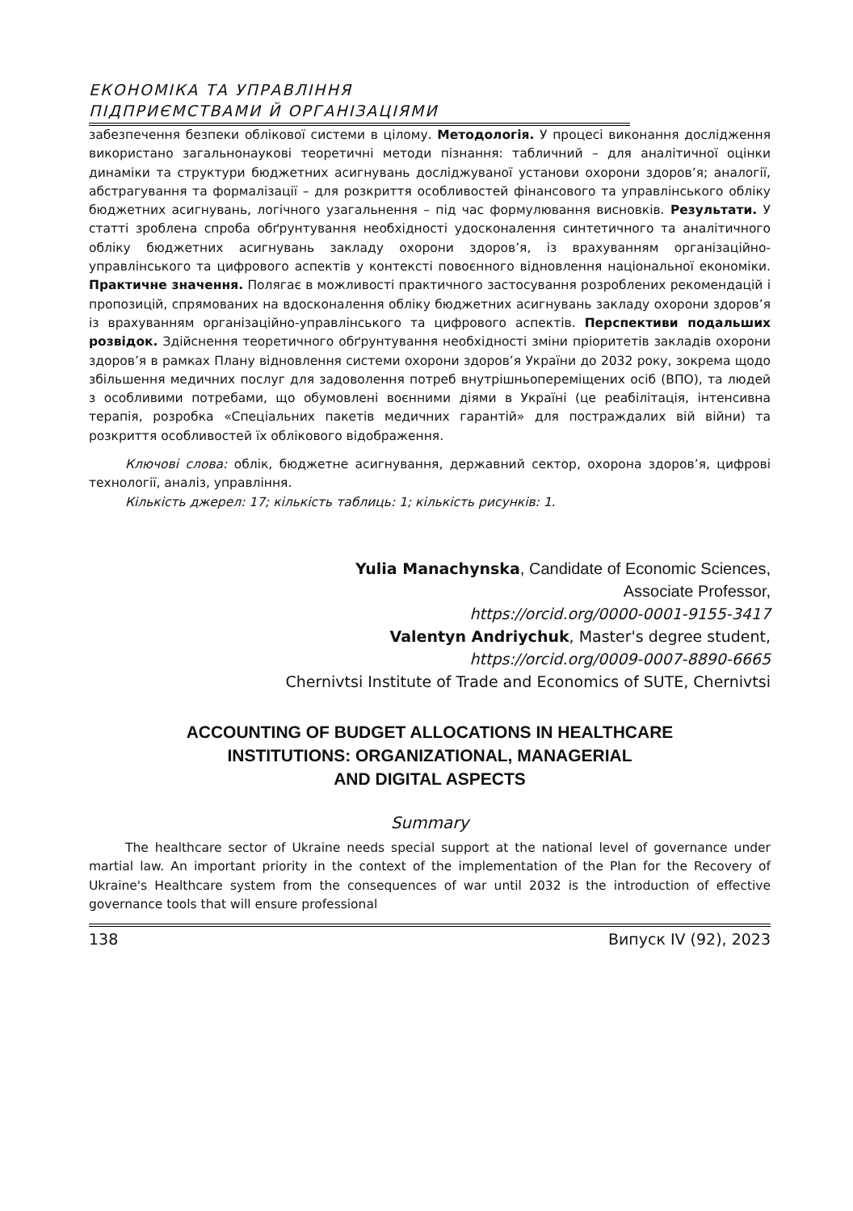ЕКОНОМІКА ТА УПРАВЛІННЯ
ПІДПРИЄМСТВАМИ Й ОРГАНІЗАЦІЯМИ
забезпечення безпеки облікової системи в цілому. Методологія. У процесі виконання дослідження використано загальнонаукові теоретичні методи пізнання: табличний – для аналітичної оцінки динаміки та структури бюджетних асигнувань досліджуваної установи охорони здоров’я; аналогії, абстрагування та формалізації – для розкриття особливостей фінансового та управлінського обліку бюджетних асигнувань, логічного узагальнення – під час формулювання висновків. Результати. У статті зроблена спроба обґрунтування необхідності удосконалення синтетичного та аналітичного обліку бюджетних асигнувань закладу охорони здоров’я, із врахуванням організаційно-управлінського та цифрового аспектів у контексті повоєнного відновлення національної економіки. Практичне значення. Полягає в можливості практичного застосування розроблених рекомендацій і пропозицій, спрямованих на вдосконалення обліку бюджетних асигнувань закладу охорони здоров’я із врахуванням організаційно-управлінського та цифрового аспектів. Перспективи подальших розвідок. Здійснення теоретичного обґрунтування необхідності зміни пріоритетів закладів охорони здоров’я в рамках Плану відновлення системи охорони здоров’я України до 2032 року, зокрема щодо збільшення медичних послуг для задоволення потреб внутрішньопереміщених осіб (ВПО), та людей з особливими потребами, що обумовлені воєнними діями в Україні (це реабілітація, інтенсивна терапія, розробка «Спеціальних пакетів медичних гарантій» для постраждалих вій війни) та розкриття особливостей їх облікового відображення.
Ключові слова: облік, бюджетне асигнування, державний сектор, охорона здоров’я, цифрові технології, аналіз, управління.
Кількість джерел: 17; кількість таблиць: 1; кількість рисунків: 1.
Yulia Manachynska, Candidate of Economic Sciences,
Associate Professor,
https://orcid.org/0000-0001-9155-3417
Valentyn Andriychuk, Master's degree student,
https://orcid.org/0009-0007-8890-6665
Chernivtsi Institute of Trade and Economics of SUTE, Chernivtsi
ACCOUNTING OF BUDGET ALLOCATIONS IN HEALTHCARE
INSTITUTIONS: ORGANIZATIONAL, MANAGERIAL
AND DIGITAL ASPECTS
Summary
The healthcare sector of Ukraine needs special support at the national level of governance under martial law. An important priority in the context of the implementation of the Plan for the Recovery of Ukraine's Healthcare system from the consequences of war until 2032 is the introduction of effective governance tools that will ensure professional
138 Випуск IV (92), 2023